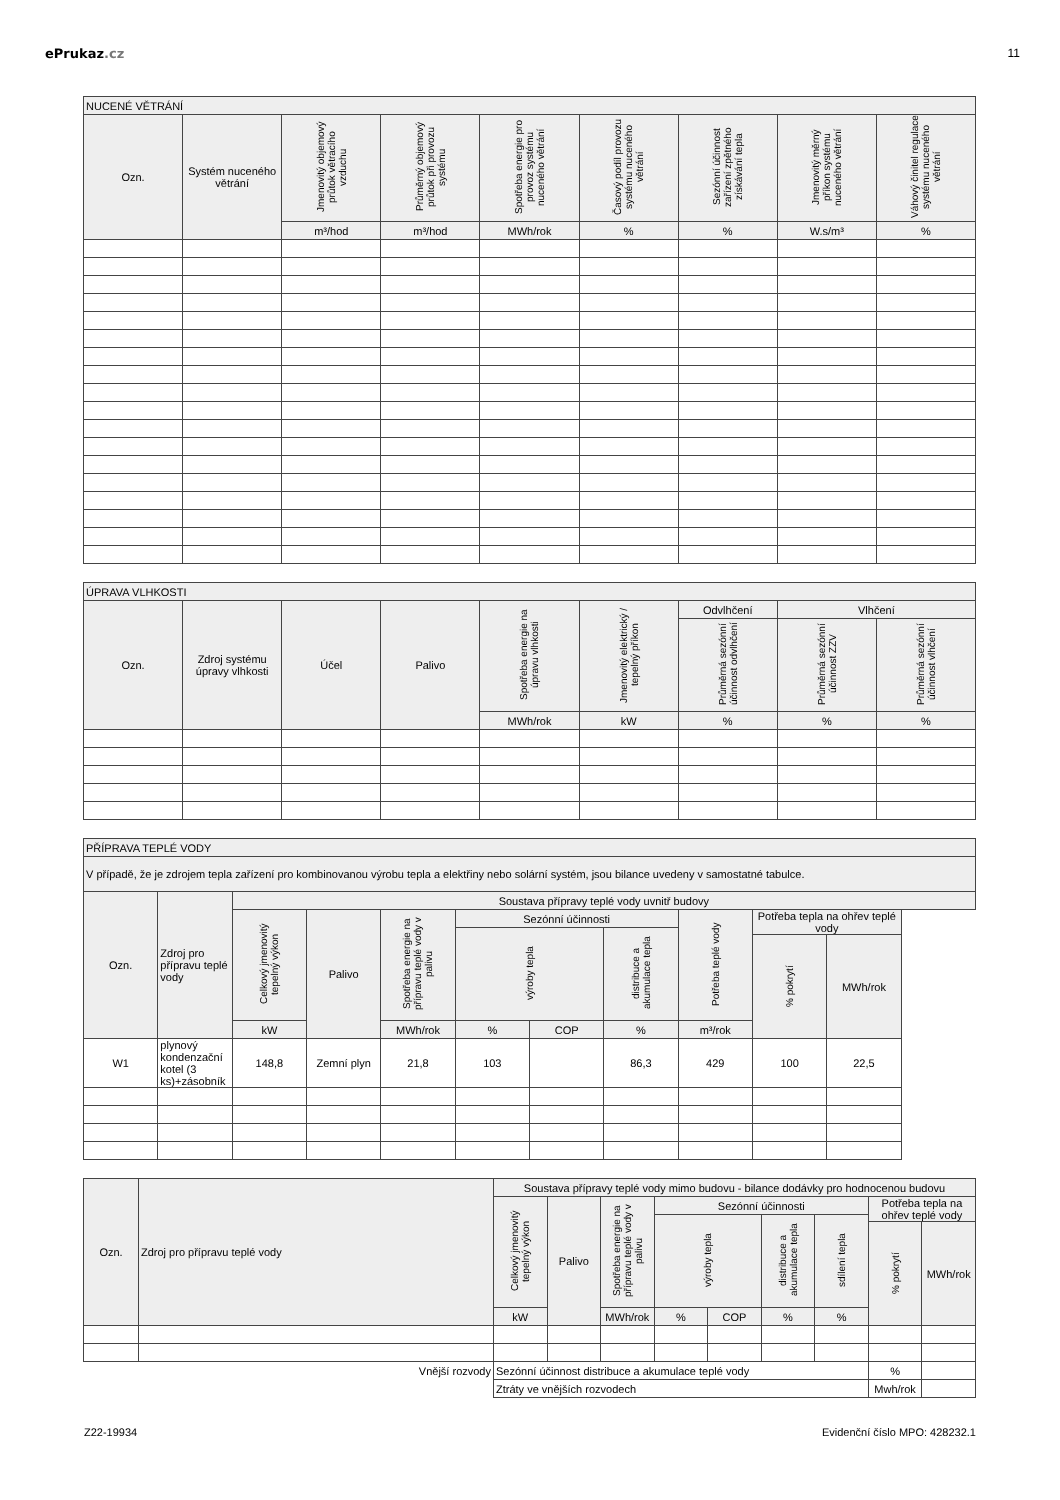ePrukaz.cz 11
| NUCENÉ VĚTRÁNÍ | | | | | | | | |
| --- | --- | --- | --- | --- | --- | --- | --- | --- |
| Ozn. | Systém nuceného větrání | Jmenovitý objemový průtok větracího vzduchu | Průměrný objemový průtok při provozu systému | Spotřeba energie pro provoz systému nuceného větrání | Časový podíl provozu systému nuceného větrání | Sezónní účinnost zařízení zpětného získávání tepla | Jmenovitý měrný příkon systému nuceného větrání | Váhový činitel regulace systému nuceného větrání |
| | | m³/hod | m³/hod | MWh/rok | % | % | W.s/m³ | % |
| ÚPRAVA VLHKOSTI | | | | | | | | |
| --- | --- | --- | --- | --- | --- | --- | --- | --- |
| Ozn. | Zdroj systému úpravy vlhkosti | Účel | Palivo | Spotřeba energie na úpravu vlhkosti | Jmenovitý elektrický / tepelný příkon | Odvlhčení | Vlhčení | |
| | | | | | | Průměrná sezónní účinnost odvlhčení | Průměrná sezónní účinnost ZZV | Průměrná sezónní účinnost vlhčení |
| | | | | MWh/rok | kW | % | % | % |
| PŘÍPRAVA TEPLÉ VODY | | | | | | | | | | |
| --- | --- | --- | --- | --- | --- | --- | --- | --- | --- | --- |
| V případě, že je zdrojem tepla zařízení pro kombinovanou výrobu tepla a elektřiny nebo solární systém, jsou bilance uvedeny v samostatné tabulce. | | | | | | | | | | |
| Ozn. | Zdroj pro přípravu teplé vody | Soustava přípravy teplé vody uvnitř budovy | | | | | | | | |
| | | Celkový jmenovitý tepelný výkon | Palivo | Spotřeba energie na přípravu teplé vody v palivu | Sezónní účinnosti | | | Potřeba teplé vody | Potřeba tepla na ohřev teplé vody | |
| | | | | | výroby tepla | | distribuce a akumulace tepla | | | |
| | | | | | | | | | % pokrytí | MWh/rok |
| | | kW | | MWh/rok | % | COP | % | m³/rok | | |
| W1 | plynový kondenzační kotel (3 ks)+zásobník | 148,8 | Zemní plyn | 21,8 | 103 | | 86,3 | 429 | 100 | 22,5 |
| Ozn. | Zdroj pro přípravu teplé vody | Soustava přípravy teplé vody mimo budovu - bilance dodávky pro hodnocenou budovu | | | | | | | | |
| --- | --- | --- | --- | --- | --- | --- | --- | --- | --- | --- |
| | | Celkový jmenovitý tepelný výkon | Palivo | Spotřeba energie na přípravu teplé vody v palivu | Sezónní účinnosti | | | | Potřeba tepla na ohřev teplé vody | |
| | | | | | výroby tepla | | distribuce a akumulace tepla | sdílení tepla | | |
| | | | | | | | | | % pokrytí | MWh/rok |
| | | kW | | MWh/rok | % | COP | % | % | | |
| Vnější rozvody | | Sezónní účinnost distribuce a akumulace teplé vody | | | | | | | % | |
| | | Ztráty ve vnějších rozvodech | | | | | | | Mwh/rok | |
Z22-19934 Evidenční číslo MPO: 428232.1